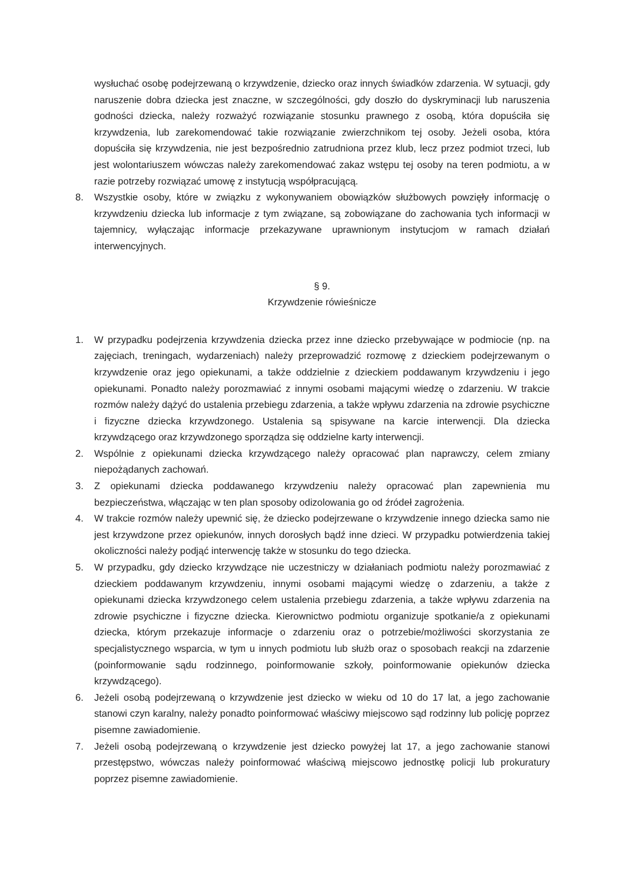wysłuchać osobę podejrzewaną o krzywdzenie, dziecko oraz innych świadków zdarzenia. W sytuacji, gdy naruszenie dobra dziecka jest znaczne, w szczególności, gdy doszło do dyskryminacji lub naruszenia godności dziecka, należy rozważyć rozwiązanie stosunku prawnego z osobą, która dopuściła się krzywdzenia, lub zarekomendować takie rozwiązanie zwierzchnikom tej osoby. Jeżeli osoba, która dopuściła się krzywdzenia, nie jest bezpośrednio zatrudniona przez klub, lecz przez podmiot trzeci, lub jest wolontariuszem wówczas należy zarekomendować zakaz wstępu tej osoby na teren podmiotu, a w razie potrzeby rozwiązać umowę z instytucją współpracującą.
8. Wszystkie osoby, które w związku z wykonywaniem obowiązków służbowych powzięły informację o krzywdzeniu dziecka lub informacje z tym związane, są zobowiązane do zachowania tych informacji w tajemnicy, wyłączając informacje przekazywane uprawnionym instytucjom w ramach działań interwencyjnych.
§ 9.
Krzywdzenie rówieśnicze
1. W przypadku podejrzenia krzywdzenia dziecka przez inne dziecko przebywające w podmiocie (np. na zajęciach, treningach, wydarzeniach) należy przeprowadzić rozmowę z dzieckiem podejrzewanym o krzywdzenie oraz jego opiekunami, a także oddzielnie z dzieckiem poddawanym krzywdzeniu i jego opiekunami. Ponadto należy porozmawiać z innymi osobami mającymi wiedzę o zdarzeniu. W trakcie rozmów należy dążyć do ustalenia przebiegu zdarzenia, a także wpływu zdarzenia na zdrowie psychiczne i fizyczne dziecka krzywdzonego. Ustalenia są spisywane na karcie interwencji. Dla dziecka krzywdzącego oraz krzywdzonego sporządza się oddzielne karty interwencji.
2. Wspólnie z opiekunami dziecka krzywdzącego należy opracować plan naprawczy, celem zmiany niepożądanych zachowań.
3. Z opiekunami dziecka poddawanego krzywdzeniu należy opracować plan zapewnienia mu bezpieczeństwa, włączając w ten plan sposoby odizolowania go od źródeł zagrożenia.
4. W trakcie rozmów należy upewnić się, że dziecko podejrzewane o krzywdzenie innego dziecka samo nie jest krzywdzone przez opiekunów, innych dorosłych bądź inne dzieci. W przypadku potwierdzenia takiej okoliczności należy podjąć interwencję także w stosunku do tego dziecka.
5. W przypadku, gdy dziecko krzywdzące nie uczestniczy w działaniach podmiotu należy porozmawiać z dzieckiem poddawanym krzywdzeniu, innymi osobami mającymi wiedzę o zdarzeniu, a także z opiekunami dziecka krzywdzonego celem ustalenia przebiegu zdarzenia, a także wpływu zdarzenia na zdrowie psychiczne i fizyczne dziecka. Kierownictwo podmiotu organizuje spotkanie/a z opiekunami dziecka, którym przekazuje informacje o zdarzeniu oraz o potrzebie/możliwości skorzystania ze specjalistycznego wsparcia, w tym u innych podmiotu lub służb oraz o sposobach reakcji na zdarzenie (poinformowanie sądu rodzinnego, poinformowanie szkoły, poinformowanie opiekunów dziecka krzywdzącego).
6. Jeżeli osobą podejrzewaną o krzywdzenie jest dziecko w wieku od 10 do 17 lat, a jego zachowanie stanowi czyn karalny, należy ponadto poinformować właściwy miejscowo sąd rodzinny lub policję poprzez pisemne zawiadomienie.
7. Jeżeli osobą podejrzewaną o krzywdzenie jest dziecko powyżej lat 17, a jego zachowanie stanowi przestępstwo, wówczas należy poinformować właściwą miejscowo jednostkę policji lub prokuratury poprzez pisemne zawiadomienie.